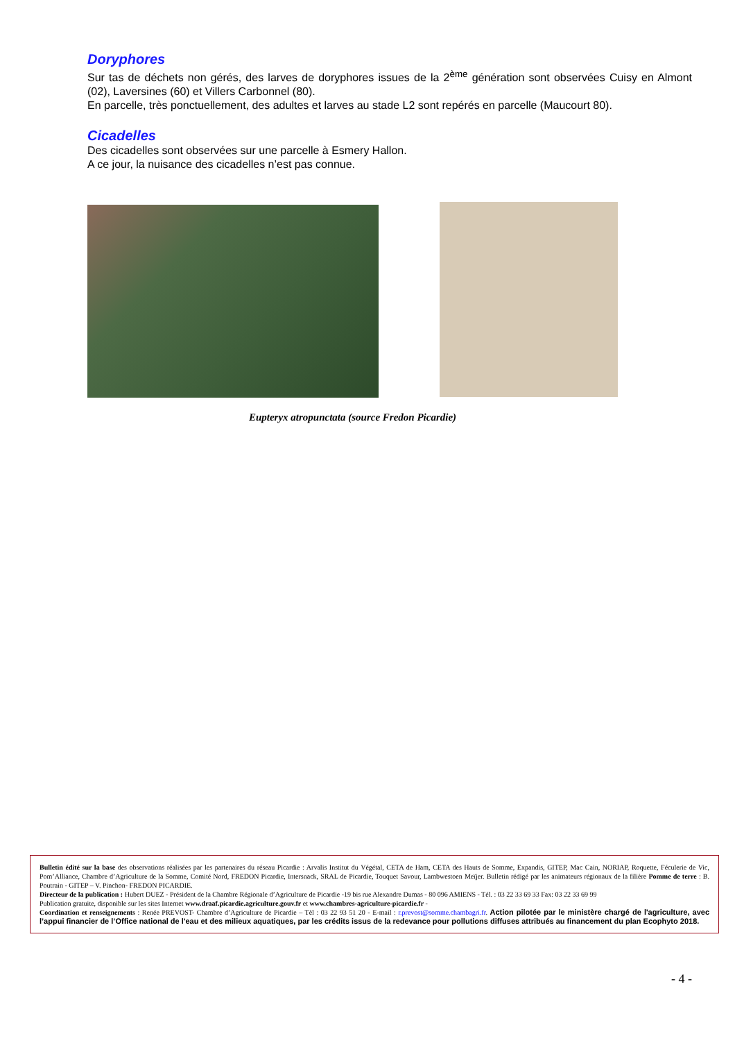Doryphores
Sur tas de déchets non gérés, des larves de doryphores issues de la 2<sup>ème</sup> génération sont observées Cuisy en Almont (02), Laversines (60) et Villers Carbonnel (80).
En parcelle, très ponctuellement, des adultes et larves au stade L2 sont repérés en parcelle (Maucourt 80).
Cicadelles
Des cicadelles sont observées sur une parcelle à Esmery Hallon.
A ce jour, la nuisance des cicadelles n’est pas connue.
Eupteryx atropunctata (source Fredon Picardie)
Bulletin édité sur la base des observations réalisées par les partenaires du réseau Picardie : Arvalis Institut du Végétal, CETA de Ham, CETA des Hauts de Somme, Expandis, GITEP, Mac Cain, NORIAP, Roquette, Féculerie de Vic, Pom’Alliance, Chambre d’Agriculture de la Somme, Comité Nord, FREDON Picardie, Intersnack, SRAL de Picardie, Touquet Savour, Lambwestoen Meïjer. Bulletin rédigé par les animateurs régionaux de la filière Pomme de terre : B. Poutrain - GITEP – V. Pinchon- FREDON PICARDIE.
Directeur de la publication : Hubert DUEZ - Président de la Chambre Régionale d’Agriculture de Picardie -19 bis rue Alexandre Dumas - 80 096 AMIENS - Tél. : 03 22 33 69 33 Fax: 03 22 33 69 99
Publication gratuite, disponible sur les sites Internet www.draaf.picardie.agriculture.gouv.fr et www.chambres-agriculture-picardie.fr -
Coordination et renseignements : Renée PREVOST- Chambre d’Agriculture de Picardie – Tèl : 03 22 93 51 20 - E-mail : r.prevost@somme.chambagri.fr. Action pilotée par le ministère chargé de l'agriculture, avec l’appui financier de l’Office national de l'eau et des milieux aquatiques, par les crédits issus de la redevance pour pollutions diffuses attribués au financement du plan Ecophyto 2018.
- 4 -